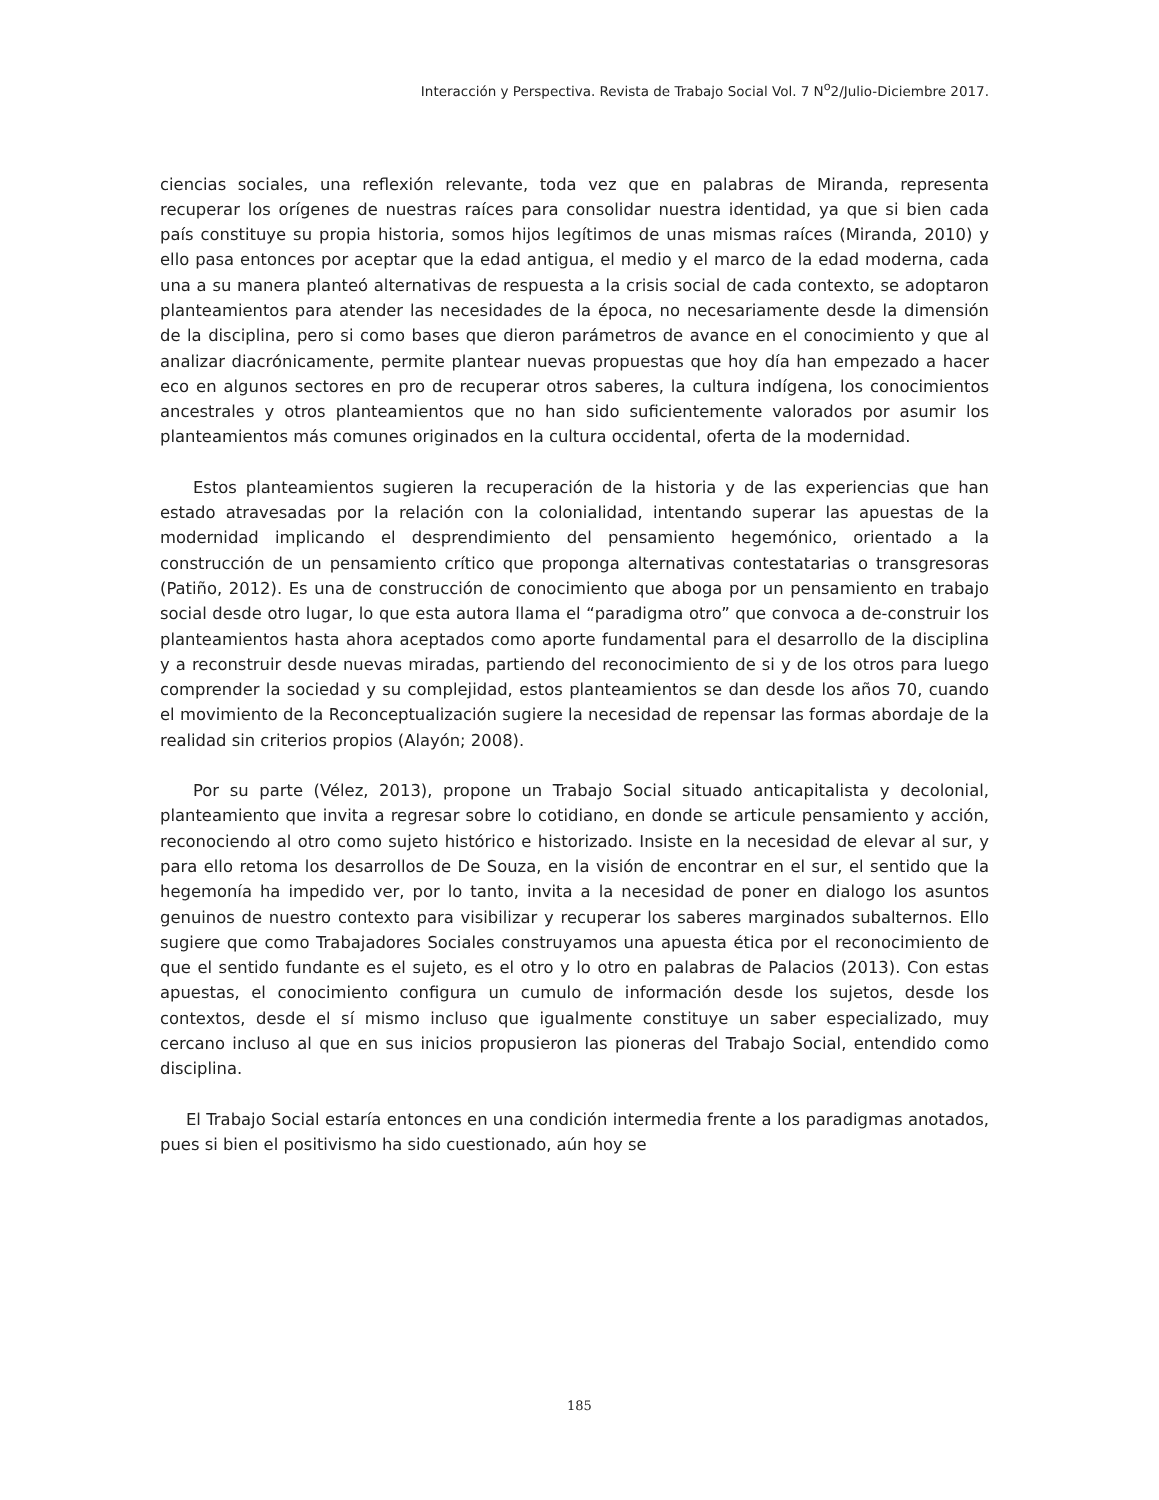Interacción y Perspectiva. Revista de Trabajo Social Vol. 7 N<sup>o</sup>2/Julio-Diciembre 2017.
ciencias sociales, una reflexión relevante, toda vez que en palabras de Miranda, representa recuperar los orígenes de nuestras raíces para consolidar nuestra identidad, ya que si bien cada país constituye su propia historia, somos hijos legítimos de unas mismas raíces (Miranda, 2010) y ello pasa entonces por aceptar que la edad antigua, el medio y el marco de la edad moderna, cada una a su manera planteó alternativas de respuesta a la crisis social de cada contexto, se adoptaron planteamientos para atender las necesidades de la época, no necesariamente desde la dimensión de la disciplina, pero si como bases que dieron parámetros de avance en el conocimiento y que al analizar diacrónicamente, permite plantear nuevas propuestas que hoy día han empezado a hacer eco en algunos sectores en pro de recuperar otros saberes, la cultura indígena, los conocimientos ancestrales y otros planteamientos que no han sido suficientemente valorados por asumir los planteamientos más comunes originados en la cultura occidental, oferta de la modernidad.
Estos planteamientos sugieren la recuperación de la historia y de las experiencias que han estado atravesadas por la relación con la colonialidad, intentando superar las apuestas de la modernidad implicando el desprendimiento del pensamiento hegemónico, orientado a la construcción de un pensamiento crítico que proponga alternativas contestatarias o transgresoras (Patiño, 2012). Es una de construcción de conocimiento que aboga por un pensamiento en trabajo social desde otro lugar, lo que esta autora llama el “paradigma otro” que convoca a de-construir los planteamientos hasta ahora aceptados como aporte fundamental para el desarrollo de la disciplina y a reconstruir desde nuevas miradas, partiendo del reconocimiento de si y de los otros para luego comprender la sociedad y su complejidad, estos planteamientos se dan desde los años 70, cuando el movimiento de la Reconceptualización sugiere la necesidad de repensar las formas abordaje de la realidad sin criterios propios (Alayón; 2008).
Por su parte (Vélez, 2013), propone un Trabajo Social situado anticapitalista y decolonial, planteamiento que invita a regresar sobre lo cotidiano, en donde se articule pensamiento y acción, reconociendo al otro como sujeto histórico e historizado. Insiste en la necesidad de elevar al sur, y para ello retoma los desarrollos de De Souza, en la visión de encontrar en el sur, el sentido que la hegemonía ha impedido ver, por lo tanto, invita a la necesidad de poner en dialogo los asuntos genuinos de nuestro contexto para visibilizar y recuperar los saberes marginados subalternos. Ello sugiere que como Trabajadores Sociales construyamos una apuesta ética por el reconocimiento de que el sentido fundante es el sujeto, es el otro y lo otro en palabras de Palacios (2013). Con estas apuestas, el conocimiento configura un cumulo de información desde los sujetos, desde los contextos, desde el sí mismo incluso que igualmente constituye un saber especializado, muy cercano incluso al que en sus inicios propusieron las pioneras del Trabajo Social, entendido como disciplina.
El Trabajo Social estaría entonces en una condición intermedia frente a los paradigmas anotados, pues si bien el positivismo ha sido cuestionado, aún hoy se
185